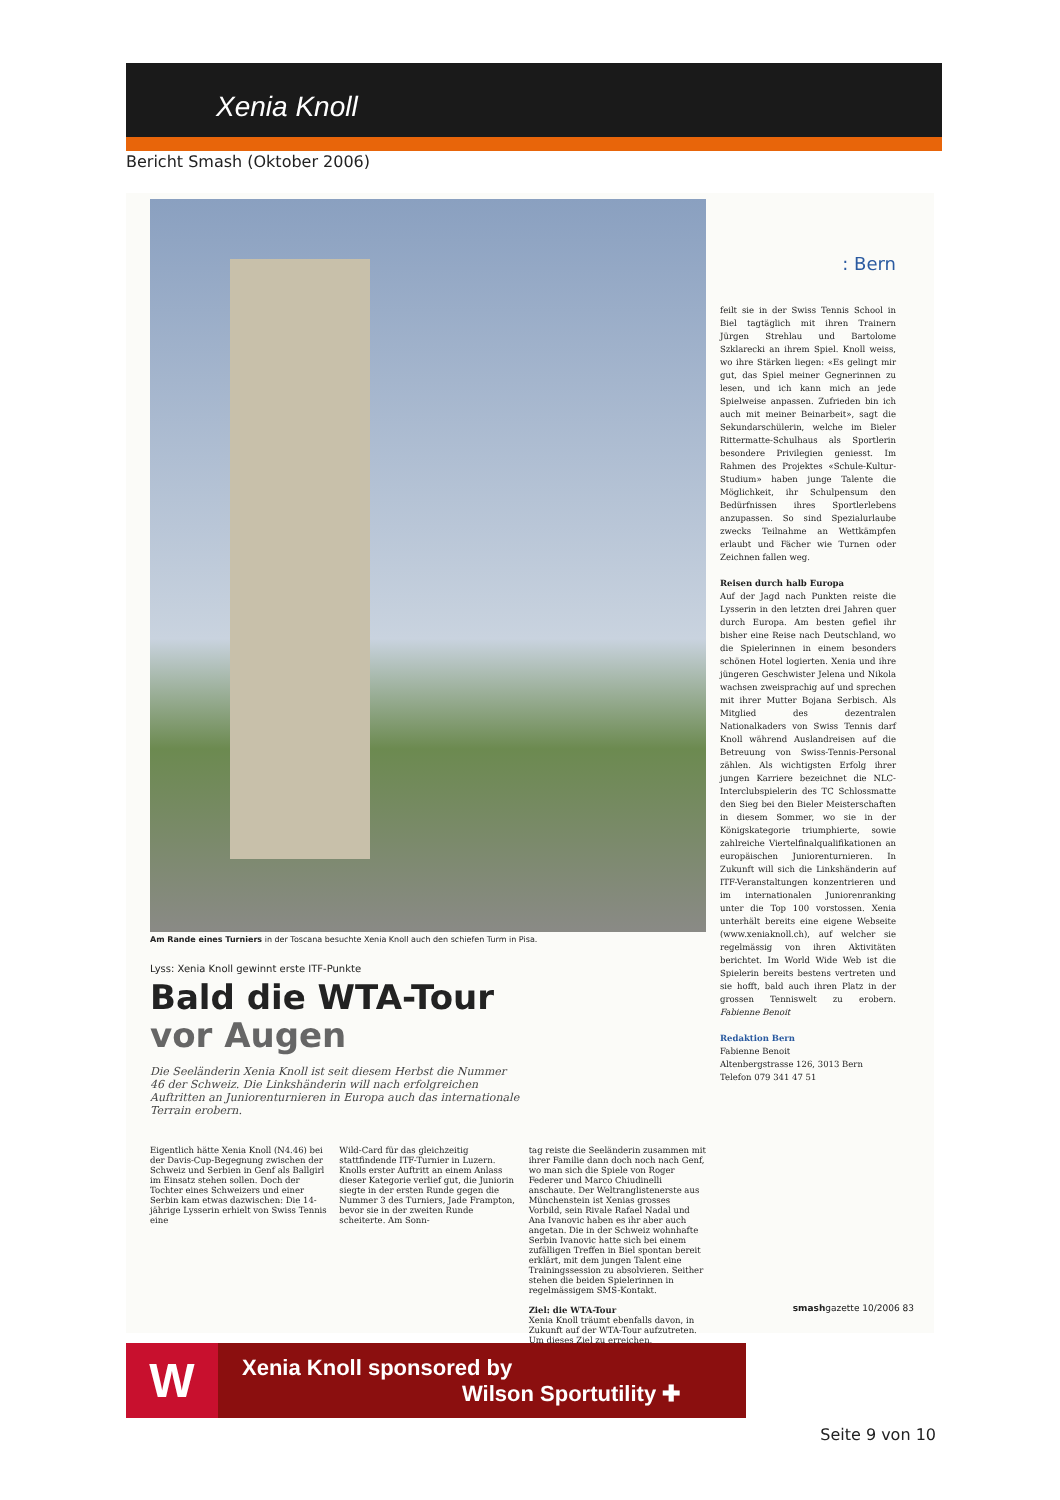Xenia Knoll
Bericht Smash (Oktober 2006)
Am Rande eines Turniers in der Toscana besuchte Xenia Knoll auch den schiefen Turm in Pisa.
Lyss: Xenia Knoll gewinnt erste ITF-Punkte
Bald die WTA-Tour
vor Augen
Die Seeländerin Xenia Knoll ist seit diesem Herbst die Nummer 46 der Schweiz. Die Linkshänderin will nach erfolgreichen Auftritten an Juniorenturnieren in Europa auch das internationale Terrain erobern.
Eigentlich hätte Xenia Knoll (N4.46) bei der Davis-Cup-Begegnung zwischen der Schweiz und Serbien in Genf als Ballgirl im Einsatz stehen sollen. Doch der Tochter eines Schweizers und einer Serbin kam etwas dazwischen: Die 14-jährige Lysserin erhielt von Swiss Tennis eine
Wild-Card für das gleichzeitig stattfindende ITF-Turnier in Luzern. Knolls erster Auftritt an einem Anlass dieser Kategorie verlief gut, die Juniorin siegte in der ersten Runde gegen die Nummer 3 des Turniers, Jade Frampton, bevor sie in der zweiten Runde scheiterte. Am Sonn-
tag reiste die Seeländerin zusammen mit ihrer Familie dann doch noch nach Genf, wo man sich die Spiele von Roger Federer und Marco Chiudinelli anschaute. Der Weltranglistenerste aus Münchenstein ist Xenias grosses Vorbild, sein Rivale Rafael Nadal und Ana Ivanovic haben es ihr aber auch angetan. Die in der Schweiz wohnhafte Serbin Ivanovic hatte sich bei einem zufälligen Treffen in Biel spontan bereit erklärt, mit dem jungen Talent eine Trainingssession zu absolvieren. Seither stehen die beiden Spielerinnen in regelmässigem SMS-Kontakt.
Ziel: die WTA-Tour
Xenia Knoll träumt ebenfalls davon, in Zukunft auf der WTA-Tour aufzutreten. Um dieses Ziel zu erreichen,
: Bern
feilt sie in der Swiss Tennis School in Biel tagtäglich mit ihren Trainern Jürgen Strehlau und Bartolome Szklarecki an ihrem Spiel. Knoll weiss, wo ihre Stärken liegen: «Es gelingt mir gut, das Spiel meiner Gegnerinnen zu lesen, und ich kann mich an jede Spielweise anpassen. Zufrieden bin ich auch mit meiner Beinarbeit», sagt die Sekundarschülerin, welche im Bieler Rittermatte-Schulhaus als Sportlerin besondere Privilegien geniesst. Im Rahmen des Projektes «Schule-Kultur-Studium» haben junge Talente die Möglichkeit, ihr Schulpensum den Bedürfnissen ihres Sportlerlebens anzupassen. So sind Spezialurlaube zwecks Teilnahme an Wettkämpfen erlaubt und Fächer wie Turnen oder Zeichnen fallen weg.
Reisen durch halb Europa
Auf der Jagd nach Punkten reiste die Lysserin in den letzten drei Jahren quer durch Europa. Am besten gefiel ihr bisher eine Reise nach Deutschland, wo die Spielerinnen in einem besonders schönen Hotel logierten. Xenia und ihre jüngeren Geschwister Jelena und Nikola wachsen zweisprachig auf und sprechen mit ihrer Mutter Bojana Serbisch. Als Mitglied des dezentralen Nationalkaders von Swiss Tennis darf Knoll während Auslandreisen auf die Betreuung von Swiss-Tennis-Personal zählen. Als wichtigsten Erfolg ihrer jungen Karriere bezeichnet die NLC-Interclubspielerin des TC Schlossmatte den Sieg bei den Bieler Meisterschaften in diesem Sommer, wo sie in der Königskategorie triumphierte, sowie zahlreiche Viertelfinalqualifikationen an europäischen Juniorenturnieren. In Zukunft will sich die Linkshänderin auf ITF-Veranstaltungen konzentrieren und im internationalen Juniorenranking unter die Top 100 vorstossen. Xenia unterhält bereits eine eigene Webseite (www.xeniaknoll.ch), auf welcher sie regelmässig von ihren Aktivitäten berichtet. Im World Wide Web ist die Spielerin bereits bestens vertreten und sie hofft, bald auch ihren Platz in der grossen Tenniswelt zu erobern. Fabienne Benoit
Redaktion Bern
Fabienne Benoit
Altenbergstrasse 126, 3013 Bern
Telefon 079 341 47 51
smashgazette 10/2006 83
W
Xenia Knoll sponsored by
Wilson Sportutility ✚
Seite 9 von 10